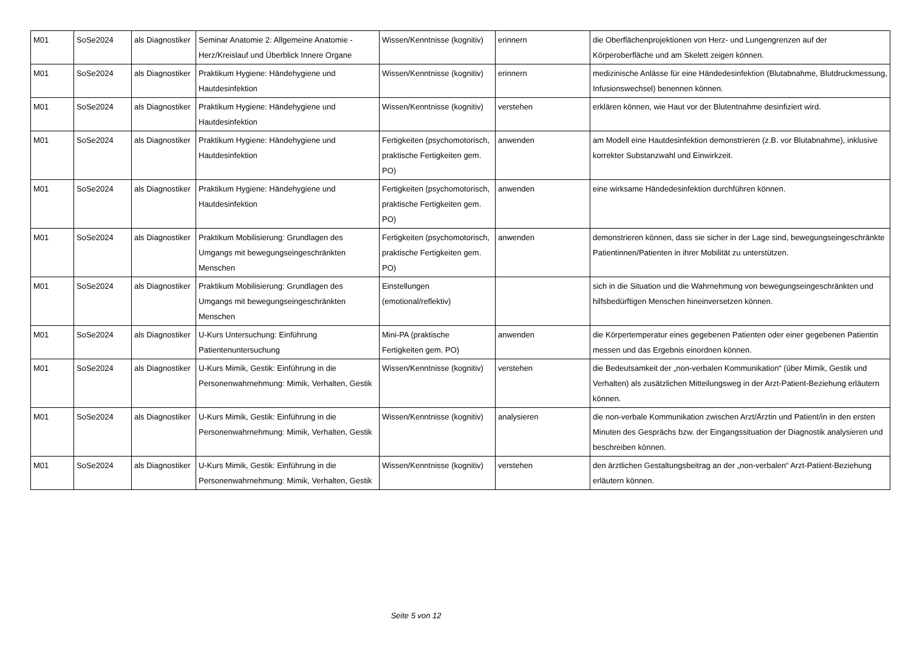| M01 | SoSe2024 | als Diagnostiker | Seminar Anatomie 2: Allgemeine Anatomie - Herz/Kreislauf und Überblick Innere Organe | Wissen/Kenntnisse (kognitiv) | erinnern | die Oberflächenprojektionen von Herz- und Lungengrenzen auf der Körperoberfläche und am Skelett zeigen können. |
| M01 | SoSe2024 | als Diagnostiker | Praktikum Hygiene: Händehygiene und Hautdesinfektion | Wissen/Kenntnisse (kognitiv) | erinnern | medizinische Anlässe für eine Händedesinfektion (Blutabnahme, Blutdruckmessung, Infusionswechsel) benennen können. |
| M01 | SoSe2024 | als Diagnostiker | Praktikum Hygiene: Händehygiene und Hautdesinfektion | Wissen/Kenntnisse (kognitiv) | verstehen | erklären können, wie Haut vor der Blutentnahme desinfiziert wird. |
| M01 | SoSe2024 | als Diagnostiker | Praktikum Hygiene: Händehygiene und Hautdesinfektion | Fertigkeiten (psychomotorisch, praktische Fertigkeiten gem. PO) | anwenden | am Modell eine Hautdesinfektion demonstrieren (z.B. vor Blutabnahme), inklusive korrekter Substanzwahl und Einwirkzeit. |
| M01 | SoSe2024 | als Diagnostiker | Praktikum Hygiene: Händehygiene und Hautdesinfektion | Fertigkeiten (psychomotorisch, praktische Fertigkeiten gem. PO) | anwenden | eine wirksame Händedesinfektion durchführen können. |
| M01 | SoSe2024 | als Diagnostiker | Praktikum Mobilisierung: Grundlagen des Umgangs mit bewegungseingeschränkten Menschen | Fertigkeiten (psychomotorisch, praktische Fertigkeiten gem. PO) | anwenden | demonstrieren können, dass sie sicher in der Lage sind, bewegungseingeschränkte Patientinnen/Patienten in ihrer Mobilität zu unterstützen. |
| M01 | SoSe2024 | als Diagnostiker | Praktikum Mobilisierung: Grundlagen des Umgangs mit bewegungseingeschränkten Menschen | Einstellungen (emotional/reflektiv) | | sich in die Situation und die Wahrnehmung von bewegungseingeschränkten und hilfsbedürftigen Menschen hineinversetzen können. |
| M01 | SoSe2024 | als Diagnostiker | U-Kurs Untersuchung: Einführung Patientenuntersuchung | Mini-PA (praktische Fertigkeiten gem. PO) | anwenden | die Körpertemperatur eines gegebenen Patienten oder einer gegebenen Patientin messen und das Ergebnis einordnen können. |
| M01 | SoSe2024 | als Diagnostiker | U-Kurs Mimik, Gestik: Einführung in die Personenwahrnehmung: Mimik, Verhalten, Gestik | Wissen/Kenntnisse (kognitiv) | verstehen | die Bedeutsamkeit der „non-verbalen Kommunikation“ (über Mimik, Gestik und Verhalten) als zusätzlichen Mitteilungsweg in der Arzt-Patient-Beziehung erläutern können. |
| M01 | SoSe2024 | als Diagnostiker | U-Kurs Mimik, Gestik: Einführung in die Personenwahrnehmung: Mimik, Verhalten, Gestik | Wissen/Kenntnisse (kognitiv) | analysieren | die non-verbale Kommunikation zwischen Arzt/Ärztin und Patient/in in den ersten Minuten des Gesprächs bzw. der Eingangssituation der Diagnostik analysieren und beschreiben können. |
| M01 | SoSe2024 | als Diagnostiker | U-Kurs Mimik, Gestik: Einführung in die Personenwahrnehmung: Mimik, Verhalten, Gestik | Wissen/Kenntnisse (kognitiv) | verstehen | den ärztlichen Gestaltungsbeitrag an der „non-verbalen“ Arzt-Patient-Beziehung erläutern können. |
Seite 5 von 12